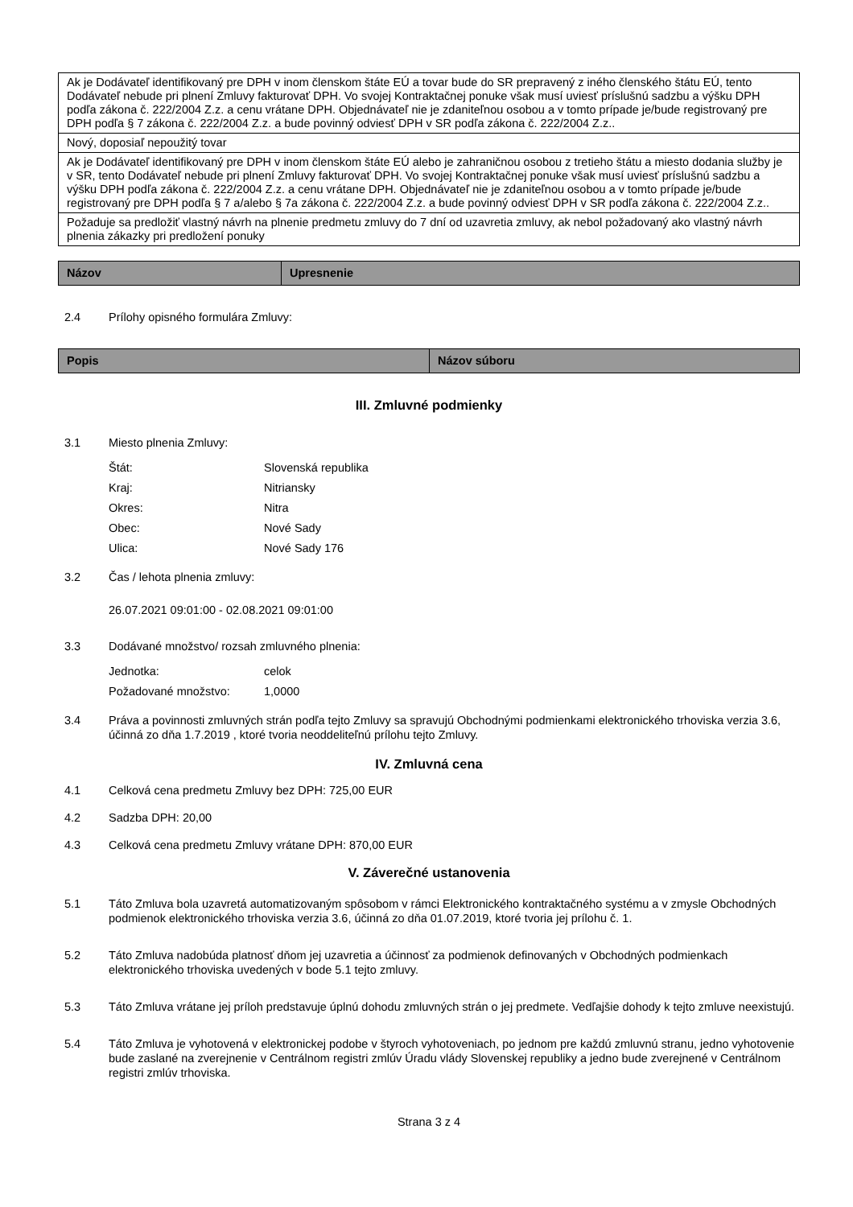| Ak je Dodávateľ identifikovaný pre DPH v inom členskom štáte EÚ a tovar bude do SR prepravený z iného členského štátu EÚ, tento Dodávateľ nebude pri plnení Zmluvy fakturovať DPH. Vo svojej Kontraktačnej ponuke však musí uviesť príslušnú sadzbu a výšku DPH podľa zákona č. 222/2004 Z.z. a cenu vrátane DPH. Objednávateľ nie je zdaniteľnou osobou a v tomto prípade je/bude registrovaný pre DPH podľa § 7 zákona č. 222/2004 Z.z. a bude povinný odviesť DPH v SR podľa zákona č. 222/2004 Z.z.. |
| Nový, doposiaľ nepoužitý tovar |
| Ak je Dodávateľ identifikovaný pre DPH v inom členskom štáte EÚ alebo je zahraničnou osobou z tretieho štátu a miesto dodania služby je v SR, tento Dodávateľ nebude pri plnení Zmluvy fakturovať DPH. Vo svojej Kontraktačnej ponuke však musí uviesť príslušnú sadzbu a výšku DPH podľa zákona č. 222/2004 Z.z. a cenu vrátane DPH. Objednávateľ nie je zdaniteľnou osobou a v tomto prípade je/bude registrovaný pre DPH podľa § 7 a/alebo § 7a zákona č. 222/2004 Z.z. a bude povinný odviesť DPH v SR podľa zákona č. 222/2004 Z.z.. |
| Požaduje sa predložiť vlastný návrh na plnenie predmetu zmluvy do 7 dní od uzavretia zmluvy, ak nebol požadovaný ako vlastný návrh plnenia zákazky pri predložení ponuky |
| Názov | Upresnenie |
| --- | --- |
2.4 Prílohy opisného formulára Zmluvy:
| Popis | Názov súboru |
| --- | --- |
III. Zmluvné podmienky
3.1 Miesto plnenia Zmluvy:
Štát: Slovenská republika
Kraj: Nitriansky
Okres: Nitra
Obec: Nové Sady
Ulica: Nové Sady 176
3.2 Čas / lehota plnenia zmluvy:
26.07.2021 09:01:00 - 02.08.2021 09:01:00
3.3 Dodávané množstvo/ rozsah zmluvného plnenia:
Jednotka: celok
Požadované množstvo: 1,0000
3.4 Práva a povinnosti zmluvných strán podľa tejto Zmluvy sa spravujú Obchodnými podmienkami elektronického trhoviska verzia 3.6, účinná zo dňa 1.7.2019 , ktoré tvoria neoddeliteľnú prílohu tejto Zmluvy.
IV. Zmluvná cena
4.1 Celková cena predmetu Zmluvy bez DPH: 725,00 EUR
4.2 Sadzba DPH: 20,00
4.3 Celková cena predmetu Zmluvy vrátane DPH: 870,00 EUR
V. Záverečné ustanovenia
5.1 Táto Zmluva bola uzavretá automatizovaným spôsobom v rámci Elektronického kontraktačného systému a v zmysle Obchodných podmienok elektronického trhoviska verzia 3.6, účinná zo dňa 01.07.2019, ktoré tvoria jej prílohu č. 1.
5.2 Táto Zmluva nadobúda platnosť dňom jej uzavretia a účinnosť za podmienok definovaných v Obchodných podmienkach elektronického trhoviska uvedených v bode 5.1 tejto zmluvy.
5.3 Táto Zmluva vrátane jej príloh predstavuje úplnú dohodu zmluvných strán o jej predmete. Vedľajšie dohody k tejto zmluve neexistujú.
5.4 Táto Zmluva je vyhotovená v elektronickej podobe v štyroch vyhotoveniach, po jednom pre každú zmluvnú stranu, jedno vyhotovenie bude zaslané na zverejnenie v Centrálnom registri zmlúv Úradu vlády Slovenskej republiky a jedno bude zverejnené v Centrálnom registri zmlúv trhoviska.
Strana 3 z 4